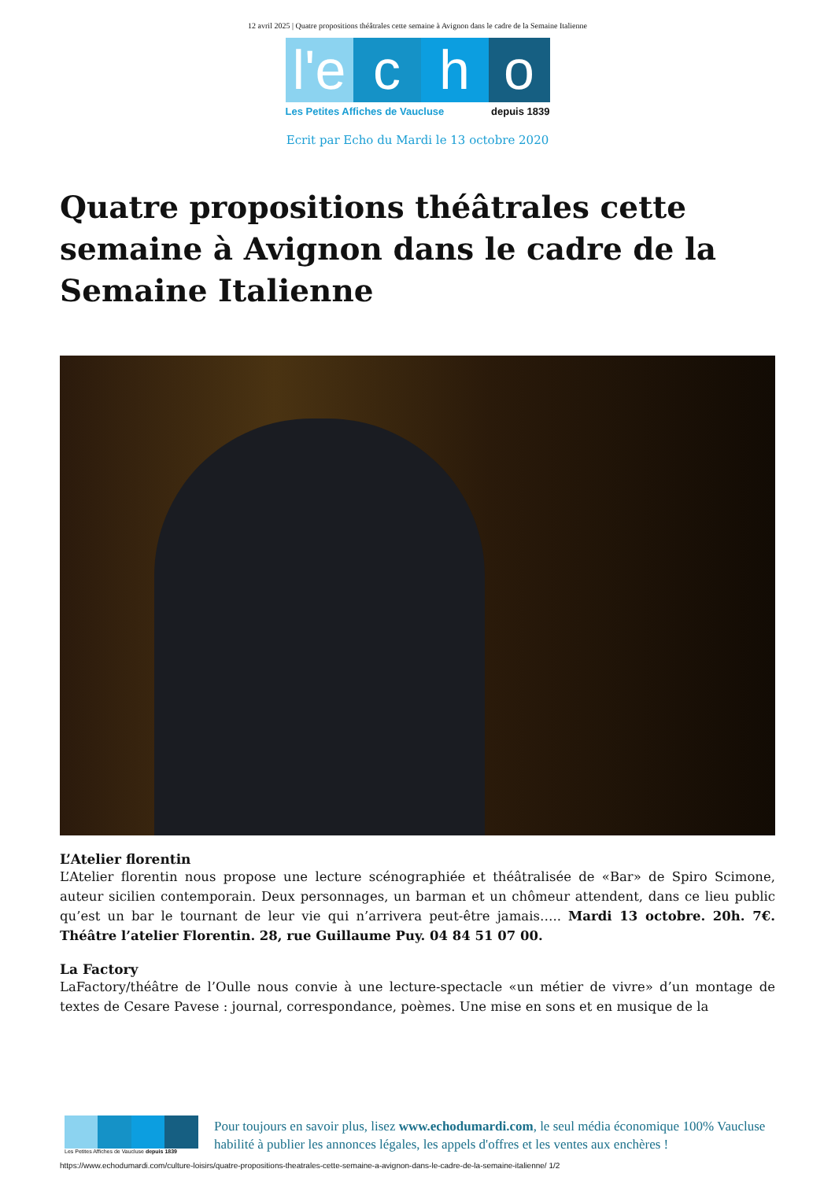12 avril 2025 | Quatre propositions théâtrales cette semaine à Avignon dans le cadre de la Semaine Italienne
l'e
c h o
Les Petites Affiches de Vaucluse depuis 1839
Ecrit par Echo du Mardi le 13 octobre 2020
Quatre propositions théâtrales cette semaine à Avignon dans le cadre de la Semaine Italienne
L’Atelier florentin
L’Atelier florentin nous propose une lecture scénographiée et théâtralisée de «Bar» de Spiro Scimone, auteur sicilien contemporain. Deux personnages, un barman et un chômeur attendent, dans ce lieu public qu’est un bar le tournant de leur vie qui n’arrivera peut-être jamais….. Mardi 13 octobre. 20h. 7€. Théâtre l’atelier Florentin. 28, rue Guillaume Puy. 04 84 51 07 00.
La Factory
LaFactory/théâtre de l’Oulle nous convie à une lecture-spectacle «un métier de vivre» d’un montage de textes de Cesare Pavese : journal, correspondance, poèmes. Une mise en sons et en musique de la
Les Petites Affiches de Vaucluse depuis 1839
Pour toujours en savoir plus, lisez www.echodumardi.com, le seul média économique 100% Vaucluse habilité à publier les annonces légales, les appels d'offres et les ventes aux enchères !
https://www.echodumardi.com/culture-loisirs/quatre-propositions-theatrales-cette-semaine-a-avignon-dans-le-cadre-de-la-semaine-italienne/ 1/2